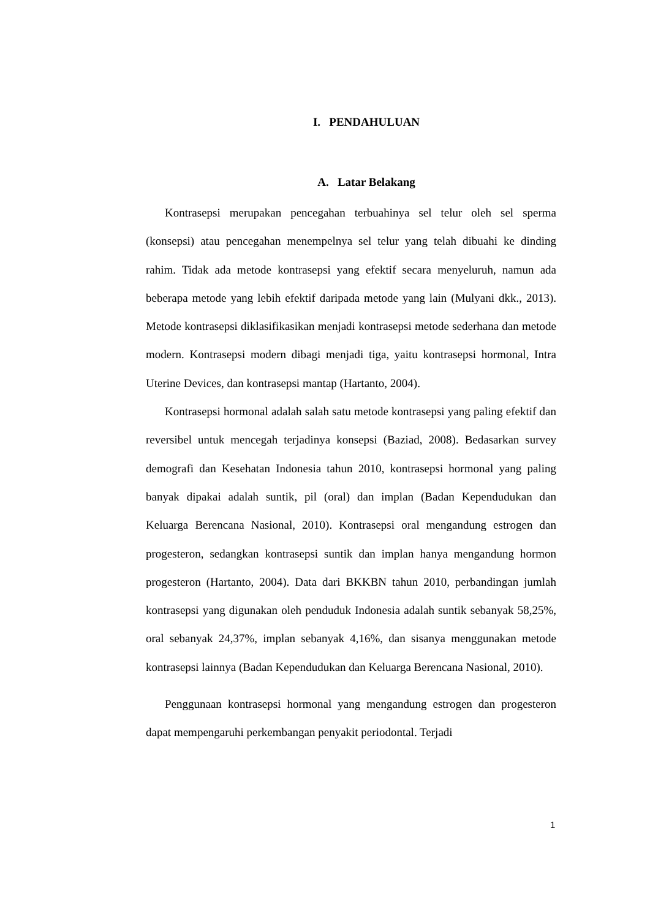I. PENDAHULUAN
A. Latar Belakang
Kontrasepsi merupakan pencegahan terbuahinya sel telur oleh sel sperma (konsepsi) atau pencegahan menempelnya sel telur yang telah dibuahi ke dinding rahim. Tidak ada metode kontrasepsi yang efektif secara menyeluruh, namun ada beberapa metode yang lebih efektif daripada metode yang lain (Mulyani dkk., 2013). Metode kontrasepsi diklasifikasikan menjadi kontrasepsi metode sederhana dan metode modern. Kontrasepsi modern dibagi menjadi tiga, yaitu kontrasepsi hormonal, Intra Uterine Devices, dan kontrasepsi mantap (Hartanto, 2004).
Kontrasepsi hormonal adalah salah satu metode kontrasepsi yang paling efektif dan reversibel untuk mencegah terjadinya konsepsi (Baziad, 2008). Bedasarkan survey demografi dan Kesehatan Indonesia tahun 2010, kontrasepsi hormonal yang paling banyak dipakai adalah suntik, pil (oral) dan implan (Badan Kependudukan dan Keluarga Berencana Nasional, 2010). Kontrasepsi oral mengandung estrogen dan progesteron, sedangkan kontrasepsi suntik dan implan hanya mengandung hormon progesteron (Hartanto, 2004). Data dari BKKBN tahun 2010, perbandingan jumlah kontrasepsi yang digunakan oleh penduduk Indonesia adalah suntik sebanyak 58,25%, oral sebanyak 24,37%, implan sebanyak 4,16%, dan sisanya menggunakan metode kontrasepsi lainnya (Badan Kependudukan dan Keluarga Berencana Nasional, 2010).
Penggunaan kontrasepsi hormonal yang mengandung estrogen dan progesteron dapat mempengaruhi perkembangan penyakit periodontal. Terjadi
1